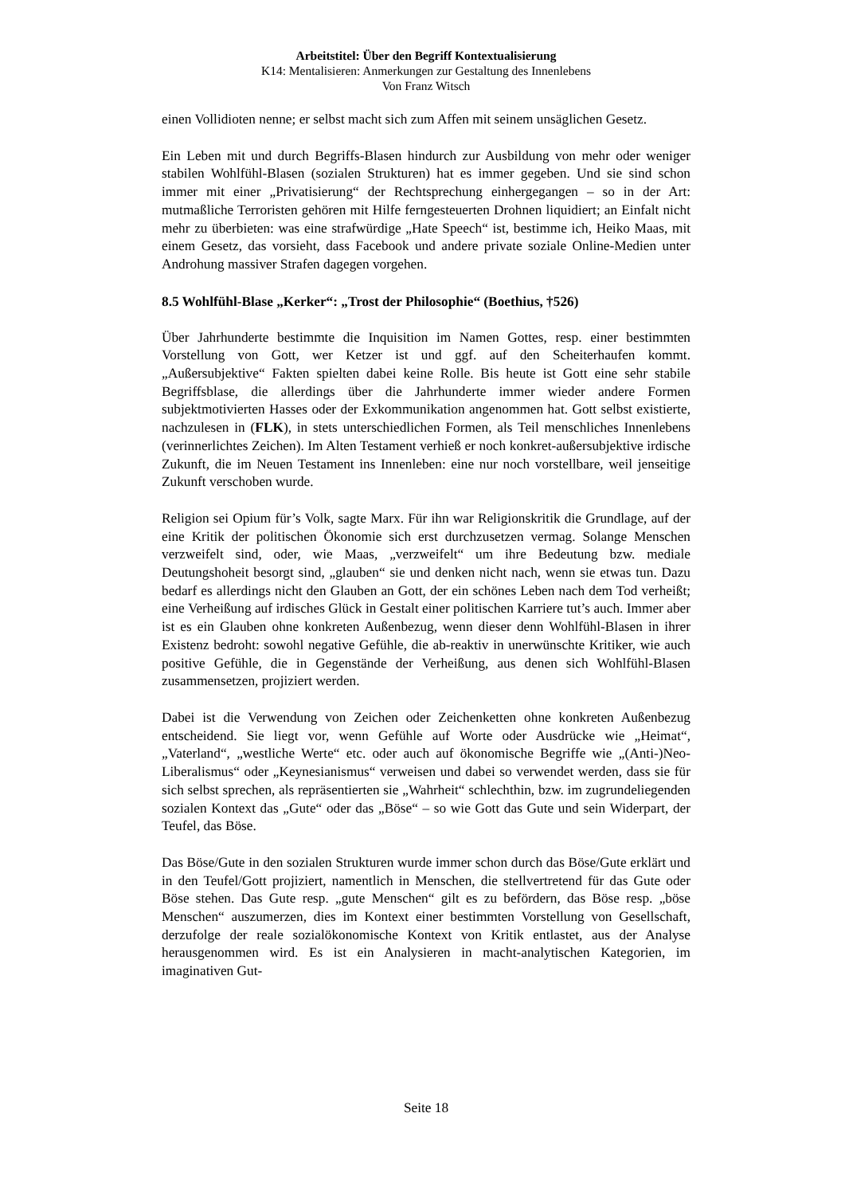Arbeitstitel: Über den Begriff Kontextualisierung
K14: Mentalisieren: Anmerkungen zur Gestaltung des Innenlebens
Von Franz Witsch
einen Vollidioten nenne; er selbst macht sich zum Affen mit seinem unsäglichen Gesetz.
Ein Leben mit und durch Begriffs-Blasen hindurch zur Ausbildung von mehr oder weniger stabilen Wohlfühl-Blasen (sozialen Strukturen) hat es immer gegeben. Und sie sind schon immer mit einer „Privatisierung“ der Rechtsprechung einhergegangen – so in der Art: mutmaßliche Terroristen gehören mit Hilfe ferngesteuerten Drohnen liquidiert; an Einfalt nicht mehr zu überbieten: was eine strafwürdige „Hate Speech“ ist, bestimme ich, Heiko Maas, mit einem Gesetz, das vorsieht, dass Facebook und andere private soziale Online-Medien unter Androhung massiver Strafen dagegen vorgehen.
8.5 Wohlfühl-Blase „Kerker“: „Trost der Philosophie“ (Boethius, †526)
Über Jahrhunderte bestimmte die Inquisition im Namen Gottes, resp. einer bestimmten Vorstellung von Gott, wer Ketzer ist und ggf. auf den Scheiterhaufen kommt. „Außersubjektive“ Fakten spielten dabei keine Rolle. Bis heute ist Gott eine sehr stabile Begriffsblase, die allerdings über die Jahrhunderte immer wieder andere Formen subjektmotivierten Hasses oder der Exkommunikation angenommen hat. Gott selbst existierte, nachzulesen in (FLK), in stets unterschiedlichen Formen, als Teil menschliches Innenlebens (verinnerlichtes Zeichen). Im Alten Testament verhieß er noch konkret-außersubjektive irdische Zukunft, die im Neuen Testament ins Innenleben: eine nur noch vorstellbare, weil jenseitige Zukunft verschoben wurde.
Religion sei Opium für’s Volk, sagte Marx. Für ihn war Religionskritik die Grundlage, auf der eine Kritik der politischen Ökonomie sich erst durchzusetzen vermag. Solange Menschen verzweifelt sind, oder, wie Maas, „verzweifelt“ um ihre Bedeutung bzw. mediale Deutungshoheit besorgt sind, „glauben“ sie und denken nicht nach, wenn sie etwas tun. Dazu bedarf es allerdings nicht den Glauben an Gott, der ein schönes Leben nach dem Tod verheißt; eine Verheißung auf irdisches Glück in Gestalt einer politischen Karriere tut’s auch. Immer aber ist es ein Glauben ohne konkreten Außenbezug, wenn dieser denn Wohlfühl-Blasen in ihrer Existenz bedroht: sowohl negative Gefühle, die ab-reaktiv in unerwünschte Kritiker, wie auch positive Gefühle, die in Gegenstände der Verheißung, aus denen sich Wohlfühl-Blasen zusammensetzen, projiziert werden.
Dabei ist die Verwendung von Zeichen oder Zeichenketten ohne konkreten Außenbezug entscheidend. Sie liegt vor, wenn Gefühle auf Worte oder Ausdrücke wie „Heimat“, „Vaterland“, „westliche Werte“ etc. oder auch auf ökonomische Begriffe wie „(Anti-)Neo-Liberalismus“ oder „Keynesianismus“ verweisen und dabei so verwendet werden, dass sie für sich selbst sprechen, als repräsentierten sie „Wahrheit“ schlechthin, bzw. im zugrundeliegenden sozialen Kontext das „Gute“ oder das „Böse“ – so wie Gott das Gute und sein Widerpart, der Teufel, das Böse.
Das Böse/Gute in den sozialen Strukturen wurde immer schon durch das Böse/Gute erklärt und in den Teufel/Gott projiziert, namentlich in Menschen, die stellvertretend für das Gute oder Böse stehen. Das Gute resp. „gute Menschen“ gilt es zu befördern, das Böse resp. „böse Menschen“ auszumerzen, dies im Kontext einer bestimmten Vorstellung von Gesellschaft, derzufolge der reale sozialökonomische Kontext von Kritik entlastet, aus der Analyse herausgenommen wird. Es ist ein Analysieren in macht-analytischen Kategorien, im imaginativen Gut-
Seite 18